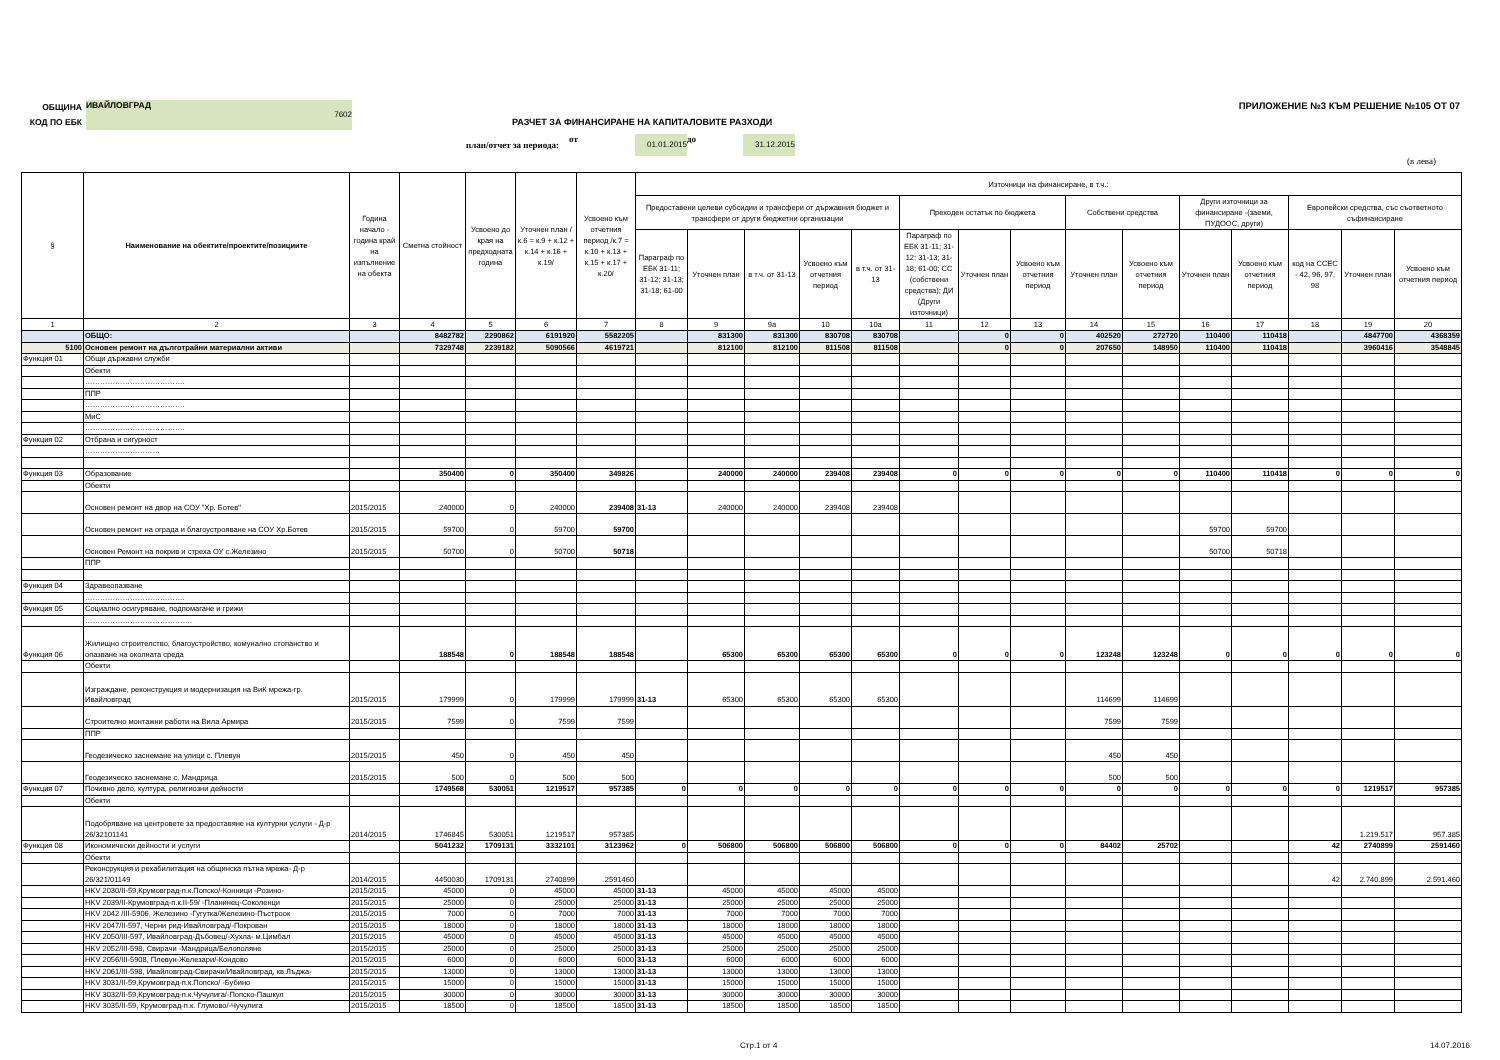ОБЩИНА
КОД ПО ЕБК
ИВАЙЛОВГРАД
7602
РАЗЧЕТ ЗА ФИНАНСИРАНЕ НА КАПИТАЛОВИТЕ РАЗХОДИ
ПРИЛОЖЕНИЕ №3 КЪМ РЕШЕНИЕ №105 ОТ 07
план/отчет за периода: от 01.01.2015 до 31.12.2015
(в лева)
| § | Наименование на обектите/проектите/позициите | Година начало - година край на изпълнение на обекта | Сметна стойност | Усвоено до края на предходната година | Уточнен план /к.6 = к.9 + к.12 + к.14 + к.16 + к.19/ | Усвоено към отчетния период /к.7 = к.10 + к.13 + к.15 + к.17 + к.20/ | Източници на финансиране, в т.ч.: | | | | | | | | | | | | | | |
| --- | --- | --- | --- | --- | --- | --- | --- | --- | --- | --- | --- | --- | --- | --- | --- | --- | --- | --- | --- | --- | --- |
| | | | | | | | Предоставени целеви субсидии и трансфери от държавния бюджет и трансфери от други бюджетни организации | | | | | Преходен остатък по бюджета | | | Собствени средства | | Други източници за финансиране -(заеми, ПУДООС, други) | | Европейски средства, със съответното съфинансиране | | |
| | | | | | | | Параграф по ЕБК 31-11; 31-12; 31-13; 31-18; 61-00 | Уточнен план | в т.ч. от 31-13 | Усвоено към отчетния период | в т.ч. от 31-13 | Параграф по ЕБК 31-11; 31-12; 31-13; 31-18; 61-00; СС (собствени средства); ДИ (Други източници) | Уточнен план | Усвоено към отчетния период | Уточнен план | Усвоено към отчетния период | Уточнен план | Усвоено към отчетния период | код на ССЕС - 42, 96, 97, 98 | Уточнен план | Усвоено към отчетния период |
| 1 | 2 | 3 | 4 | 5 | 6 | 7 | 8 | 9 | 9а | 10 | 10а | 11 | 12 | 13 | 14 | 15 | 16 | 17 | 18 | 19 | 20 |
| | ОБЩО: | | 8482782 | 2290862 | 6191920 | 5582205 | | 831300 | 831300 | 830708 | 830708 | | 0 | 0 | 402520 | 272720 | 110400 | 110418 | | 4847700 | 4368359 |
| 5100 | Основен ремонт на дълготрайни материални активи | | 7329748 | 2239182 | 5090566 | 4619721 | | 812100 | 812100 | 811508 | 811508 | | 0 | 0 | 207650 | 148950 | 110400 | 110418 | | 3960416 | 3548845 |
| Функция 01 | Общи държавни служби | | | | | | | | | | | | | | | | | | | | |
| | Обекти | | | | | | | | | | | | | | | | | | | | |
| | …………………………………. | | | | | | | | | | | | | | | | | | | | |
| | ППР | | | | | | | | | | | | | | | | | | | | |
| | …………………………………. | | | | | | | | | | | | | | | | | | | | |
| | МиС | | | | | | | | | | | | | | | | | | | | |
| | …………………………………. | | | | | | | | | | | | | | | | | | | | |
| Функция 02 | Отбрана и сигурност | | | | | | | | | | | | | | | | | | | | |
| | ………………………… | | | | | | | | | | | | | | | | | | | | |
| Функция 03 | Образование | | 350400 | 0 | 350400 | 349826 | | 240000 | 240000 | 239408 | 239408 | 0 | 0 | 0 | 0 | 0 | 110400 | 110418 | 0 | 0 | 0 |
| | Обекти | | | | | | | | | | | | | | | | | | | | |
| | Основен ремонт на двор на СОУ "Хр. Ботев" | 2015/2015 | 240000 | 0 | 240000 | 239408 | 31-13 | 240000 | 240000 | 239408 | 239408 | | | | | | | | | | |
| | Основен ремонт на ограда и благоустрояване на СОУ Хр.Ботев | 2015/2015 | 59700 | 0 | 59700 | 59700 | | | | | | | | | | | 59700 | 59700 | | | |
| | Основен Ремонт на покрив и стреха ОУ с.Железино | 2015/2015 | 50700 | 0 | 50700 | 50718 | | | | | | | | | | | 50700 | 50718 | | | |
| | ППР | | | | | | | | | | | | | | | | | | | | |
| Функция 04 | Здравеопазване | | | | | | | | | | | | | | | | | | | | |
| | …………………………………. | | | | | | | | | | | | | | | | | | | | |
| Функция 05 | Социално осигуряване, подпомагане и грижи | | | | | | | | | | | | | | | | | | | | |
| | ……………………………………. | | | | | | | | | | | | | | | | | | | | |
| Функция 06 | Жилищно строителство, благоустройство, комунално стопанство и опазване на околната среда | | 188548 | 0 | 188548 | 188548 | | 65300 | 65300 | 65300 | 65300 | 0 | 0 | 0 | 123248 | 123248 | 0 | 0 | 0 | 0 | 0 |
| | Обекти | | | | | | | | | | | | | | | | | | | | |
| | Изграждане, реконструкция и модернизация на ВиК мрежа-гр. Ивайловград | 2015/2015 | 179999 | 0 | 179999 | 179999 | 31-13 | 65300 | 65300 | 65300 | 65300 | | | | 114699 | 114699 | | | | | |
| | Строително монтажни работи на Вила Армира | 2015/2015 | 7599 | 0 | 7599 | 7599 | | | | | | | | | 7599 | 7599 | | | | | |
| | ППР | | | | | | | | | | | | | | | | | | | | |
| | Геодезическо заснемане на улици с. Плевун | 2015/2015 | 450 | 0 | 450 | 450 | | | | | | | | | 450 | 450 | | | | | |
| | Геодезическо заснемане с. Мандрица | 2015/2015 | 500 | 0 | 500 | 500 | | | | | | | | | 500 | 500 | | | | | |
| Функция 07 | Почивно дело, култура, религиозни дейности | | 1749568 | 530051 | 1219517 | 957385 | 0 | 0 | 0 | 0 | 0 | 0 | 0 | 0 | 0 | 0 | 0 | 0 | 0 | 1219517 | 957385 |
| | Обекти | | | | | | | | | | | | | | | | | | | | |
| | Подобряване на центровете за предоставяне на културни услуги - Д-р 26/32101141 | 2014/2015 | 1746845 | 530051 | 1219517 | 957385 | | | | | | | | | | | | | | 1.219.517 | 957.385 |
| Функция 08 | Икономически дейности и услуги | | 5041232 | 1709131 | 3332101 | 3123962 | 0 | 506800 | 506800 | 506800 | 506800 | 0 | 0 | 0 | 84402 | 25702 | | | 42 | 2740899 | 2591460 |
| | Обекти | | | | | | | | | | | | | | | | | | | | |
| | Реконсрукция и рехабилитация на общинска пътна мрежа- Д-р 26/321/01149 | 2014/2015 | 4450030 | 1709131 | 2740899 | 2591460 | | | | | | | | | | | | | 42 | 2.740.899 | 2.591.460 |
| | HKV 2030/II-59,Крумовград-п.к.Попско/-Конници -Розино- | 2015/2015 | 45000 | 0 | 45000 | 45000 | 31-13 | 45000 | 45000 | 45000 | 45000 | | | | | | | | | | |
| | HKV 2039/II-Крумовград-п.к.II-59/ -Планинец-Соколенци | 2015/2015 | 25000 | 0 | 25000 | 25000 | 31-13 | 25000 | 25000 | 25000 | 25000 | | | | | | | | | | |
| | HKV 2042 /III-5906, Железино -Гугутка/Железино-Пъстроок | 2015/2015 | 7000 | 0 | 7000 | 7000 | 31-13 | 7000 | 7000 | 7000 | 7000 | | | | | | | | | | |
| | HKV 2047/II-597, Черни рид-Ивайловград/-Покрован | 2015/2015 | 18000 | 0 | 18000 | 18000 | 31-13 | 18000 | 18000 | 18000 | 18000 | | | | | | | | | | |
| | HKV 2050/III-597, Ивайловград-Дъбовец/-Хухла- м.Цимбал | 2015/2015 | 45000 | 0 | 45000 | 45000 | 31-13 | 45000 | 45000 | 45000 | 45000 | | | | | | | | | | |
| | HKV 2052/III-598, Свирачи -Мандрица/Белополяне | 2015/2015 | 25000 | 0 | 25000 | 25000 | 31-13 | 25000 | 25000 | 25000 | 25000 | | | | | | | | | | |
| | HKV 2056/III-5908, Плевун-Железари/-Кондово | 2015/2015 | 6000 | 0 | 6000 | 6000 | 31-13 | 6000 | 6000 | 6000 | 6000 | | | | | | | | | | |
| | HKV 2061/III-598, Ивайловград-Свирачи/Ивайловград, кв.Лъджа- | 2015/2015 | 13000 | 0 | 13000 | 13000 | 31-13 | 13000 | 13000 | 13000 | 13000 | | | | | | | | | | |
| | HKV 3031/II-59,Крумовград-п.к.Попско/ -Бубино | 2015/2015 | 15000 | 0 | 15000 | 15000 | 31-13 | 15000 | 15000 | 15000 | 15000 | | | | | | | | | | |
| | HKV 3032/II-59,Крумовград-п.к.Чучулига/-Попско-Пашкул | 2015/2015 | 30000 | 0 | 30000 | 30000 | 31-13 | 30000 | 30000 | 30000 | 30000 | | | | | | | | | | |
| | HKV 3035/II-59, Крумовград-п.к. Глумово/-Чучулига | 2015/2015 | 18500 | 0 | 18500 | 18500 | 31-13 | 18500 | 18500 | 18500 | 18500 | | | | | | | | | | |
Стр.1 от 4 14.07.2016